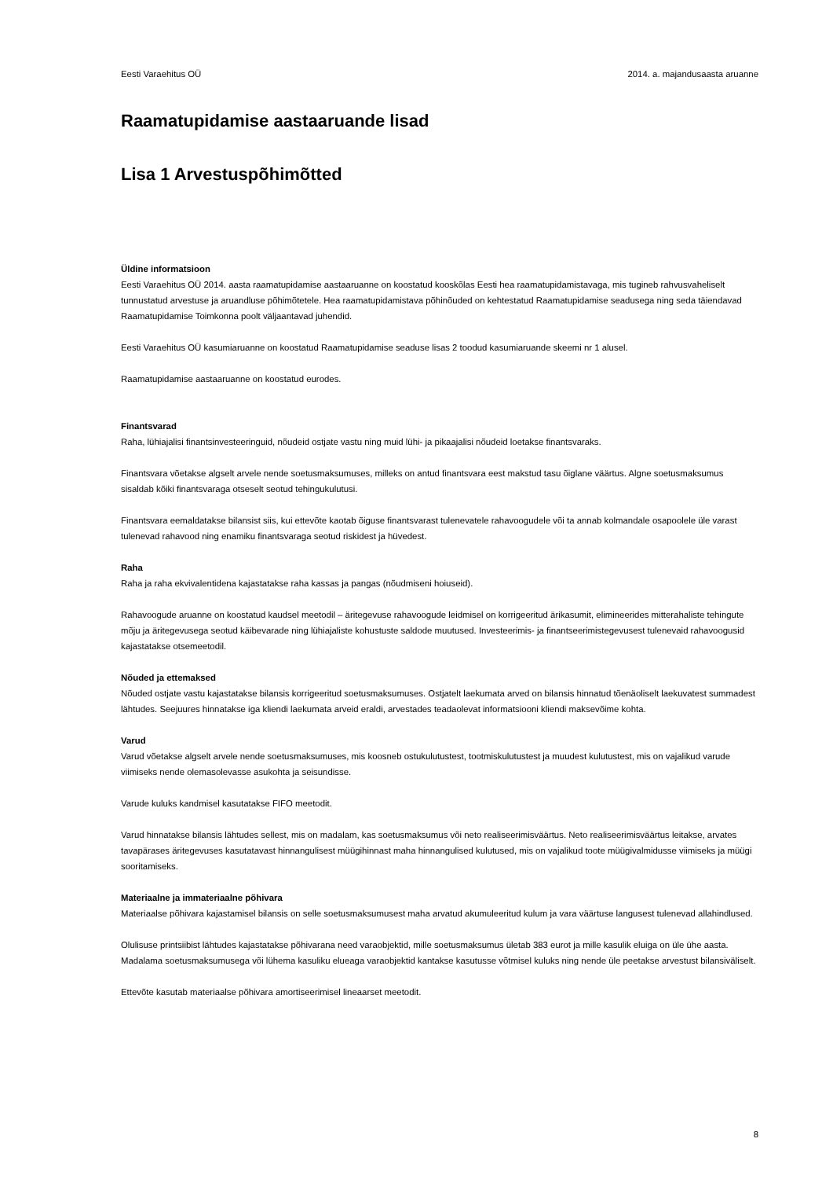Eesti Varaehitus OÜ 2014. a. majandusaasta aruanne
Raamatupidamise aastaaruande lisad
Lisa 1 Arvestuspõhimõtted
Üldine informatsioon
Eesti Varaehitus OÜ 2014. aasta raamatupidamise aastaaruanne on koostatud kooskõlas Eesti hea raamatupidamistavaga, mis tugineb rahvusvaheliselt tunnustatud arvestuse ja aruandluse põhimõtetele. Hea raamatupidamistava põhinõuded on kehtestatud Raamatupidamise seadusega ning seda täiendavad Raamatupidamise Toimkonna poolt väljaantavad juhendid.
Eesti Varaehitus OÜ kasumiaruanne on koostatud Raamatupidamise seaduse lisas 2 toodud kasumiaruande skeemi nr 1 alusel.
Raamatupidamise aastaaruanne on koostatud eurodes.
Finantsvarad
Raha, lühiajalisi finantsinvesteeringuid, nõudeid ostjate vastu ning muid lühi- ja pikaajalisi nõudeid loetakse finantsvaraks.
Finantsvara võetakse algselt arvele nende soetusmaksumuses, milleks on antud finantsvara eest makstud tasu õiglane väärtus. Algne soetusmaksumus sisaldab kõiki finantsvaraga otseselt seotud tehingukulutusi.
Finantsvara eemaldatakse bilansist siis, kui ettevõte kaotab õiguse finantsvarast tulenevatele rahavoogudele või ta annab kolmandale osapoolele üle varast tulenevad rahavood ning enamiku finantsvaraga seotud riskidest ja hüvedest.
Raha
Raha ja raha ekvivalentidena kajastatakse raha kassas ja pangas (nõudmiseni hoiuseid).
Rahavoogude aruanne on koostatud kaudsel meetodil – äritegevuse rahavoogude leidmisel on korrigeeritud ärikasumit, elimineerides mitterahaliste tehingute mõju ja äritegevusega seotud käibevarade ning lühiajaliste kohustuste saldode muutused. Investeerimis- ja finantseerimistegevusest tulenevaid rahavoogusid kajastatakse otsemeetodil.
Nõuded ja ettemaksed
Nõuded ostjate vastu kajastatakse bilansis korrigeeritud soetusmaksumuses. Ostjatelt laekumata arved on bilansis hinnatud tõenäoliselt laekuvatest summadest lähtudes. Seejuures hinnatakse iga kliendi laekumata arveid eraldi, arvestades teadaolevat informatsiooni kliendi maksevõime kohta.
Varud
Varud võetakse algselt arvele nende soetusmaksumuses, mis koosneb ostukulutustest, tootmiskulutustest ja muudest kulutustest, mis on vajalikud varude viimiseks nende olemasolevasse asukohta ja seisundisse.
Varude kuluks kandmisel kasutatakse FIFO meetodit.
Varud hinnatakse bilansis lähtudes sellest, mis on madalam, kas soetusmaksumus või neto realiseerimisväärtus. Neto realiseerimisväärtus leitakse, arvates tavapärases äritegevuses kasutatavast hinnangulisest müügihinnast maha hinnangulised kulutused, mis on vajalikud toote müügivalmidusse viimiseks ja müügi sooritamiseks.
Materiaalne ja immateriaalne põhivara
Materiaalse põhivara kajastamisel bilansis on selle soetusmaksumusest maha arvatud akumuleeritud kulum ja vara väärtuse langusest tulenevad allahindlused.
Olulisuse printsiibist lähtudes kajastatakse põhivarana need varaobjektid, mille soetusmaksumus ületab 383 eurot ja mille kasulik eluiga on üle ühe aasta. Madalama soetusmaksumusega või lühema kasuliku elueaga varaobjektid kantakse kasutusse võtmisel kuluks ning nende üle peetakse arvestust bilansiväliselt.
Ettevõte kasutab materiaalse põhivara amortiseerimisel lineaarset meetodit.
8